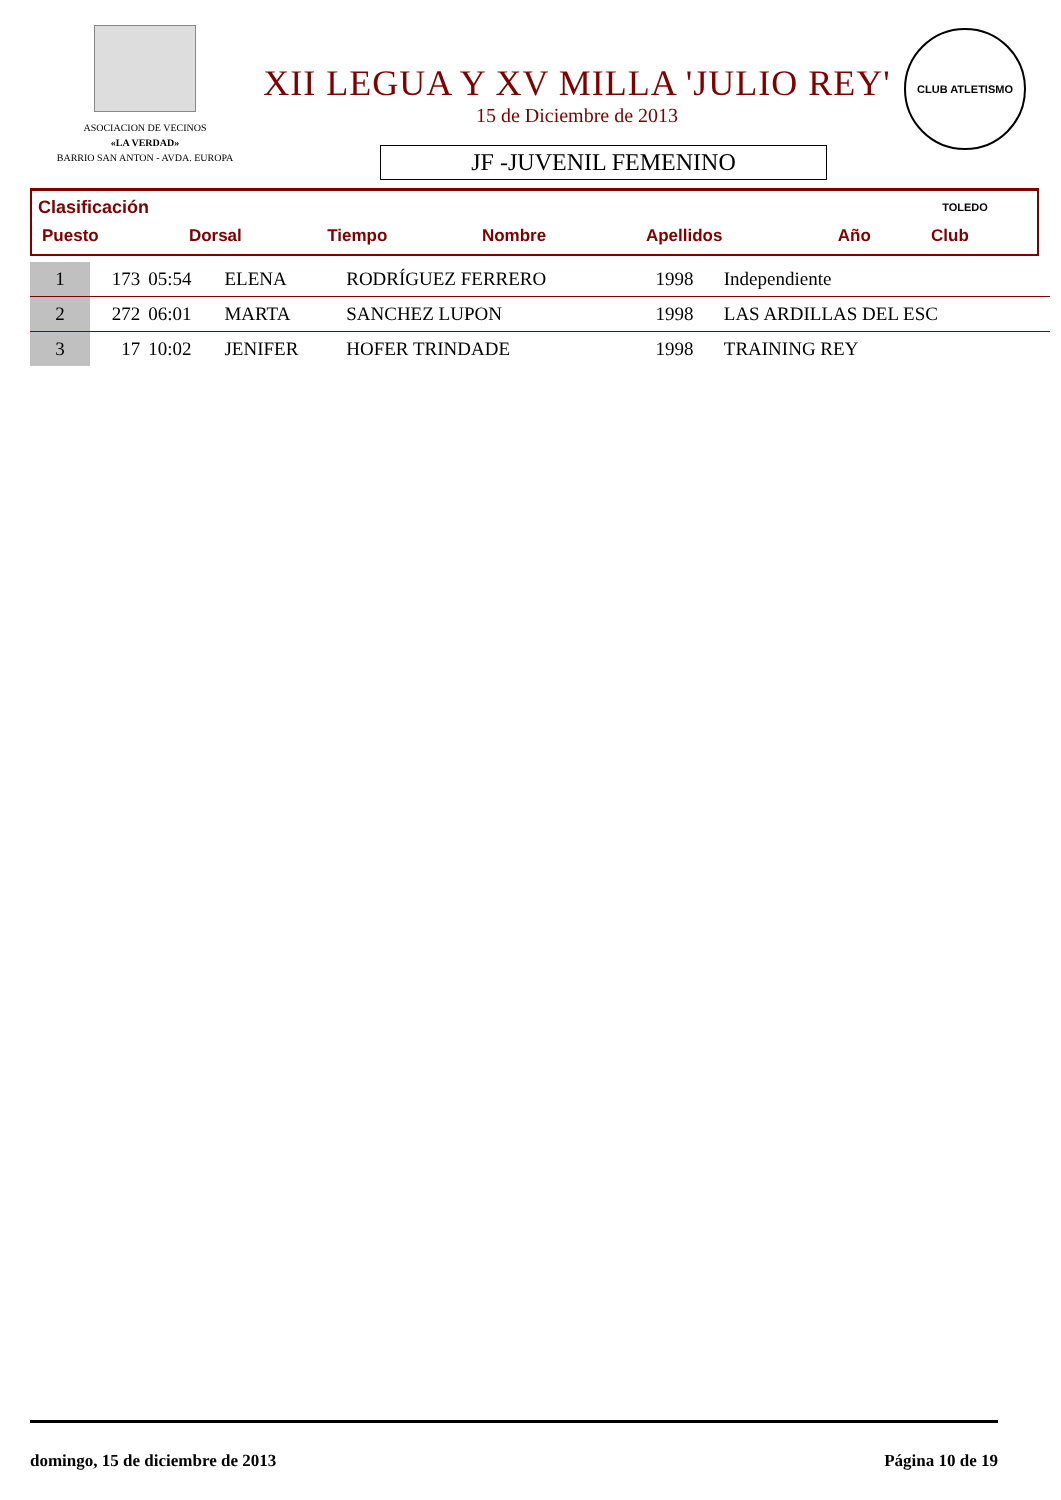ASOCIACION DE VECINOS
«LA VERDAD»
BARRIO SAN ANTON - AVDA. EUROPA
XII LEGUA Y XV MILLA 'JULIO REY'
15 de Diciembre de 2013
JF -JUVENIL FEMENINO
CLUB ATLETISMO TOLEDO
Clasificación
| Puesto | Dorsal | Tiempo | Nombre | Apellidos | Año | Club |
| 1 | 173 | 05:54 | ELENA | RODRÍGUEZ FERRERO | 1998 | Independiente |
| 2 | 272 | 06:01 | MARTA | SANCHEZ LUPON | 1998 | LAS ARDILLAS DEL ESC |
| 3 | 17 | 10:02 | JENIFER | HOFER TRINDADE | 1998 | TRAINING REY |
domingo, 15 de diciembre de 2013 Página 10 de 19